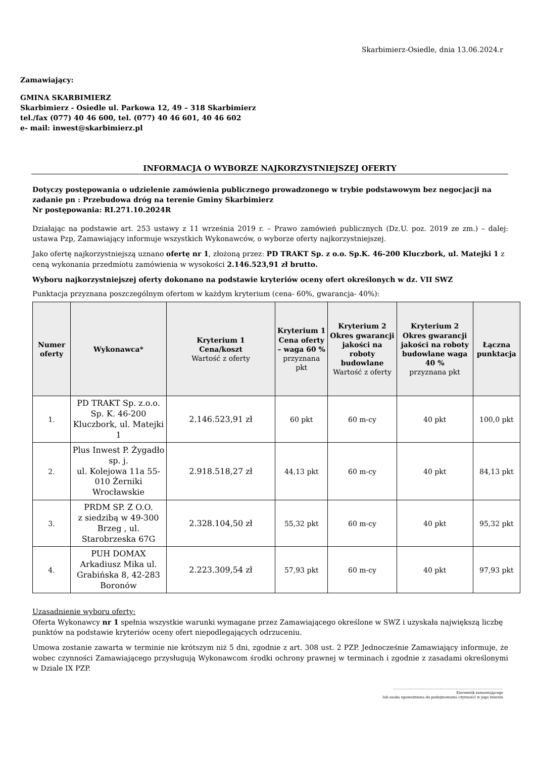Skarbimierz-Osiedle, dnia 13.06.2024.r
Zamawiający:
GMINA SKARBIMIERZ
Skarbimierz - Osiedle ul. Parkowa 12, 49 – 318 Skarbimierz
tel./fax (077) 40 46 600, tel. (077) 40 46 601, 40 46 602
e- mail: inwest@skarbimierz.pl
INFORMACJA O WYBORZE NAJKORZYSTNIEJSZEJ OFERTY
Dotyczy postępowania o udzielenie zamówienia publicznego prowadzonego w trybie podstawowym bez negocjacji na zadanie pn : Przebudowa dróg na terenie Gminy Skarbimierz
Nr postępowania: RI.271.10.2024R
Działając na podstawie art. 253 ustawy z 11 września 2019 r. – Prawo zamówień publicznych (Dz.U. poz. 2019 ze zm.) – dalej: ustawa Pzp, Zamawiający informuje wszystkich Wykonawców, o wyborze oferty najkorzystniejszej.
Jako ofertę najkorzystniejszą uznano ofertę nr 1, złożoną przez: PD TRAKT Sp. z o.o. Sp.K. 46-200 Kluczbork, ul. Matejki 1 z ceną wykonania przedmiotu zamówienia w wysokości 2.146.523,91 zł brutto.
Wyboru najkorzystniejszej oferty dokonano na podstawie kryteriów oceny ofert określonych w dz. VII SWZ
Punktacja przyznana poszczególnym ofertom w każdym kryterium (cena- 60%, gwarancja- 40%):
| Numer oferty | Wykonawca* | Kryterium 1 Cena/koszt Wartość z oferty | Kryterium 1 Cena oferty – waga 60 % przyznana pkt | Kryterium 2 Okres gwarancji jakości na roboty budowlane Wartość z oferty | Kryterium 2 Okres gwarancji jakości na roboty budowlane waga 40 % przyznana pkt | Łączna punktacja |
| --- | --- | --- | --- | --- | --- | --- |
| 1. | PD TRAKT Sp. z.o.o. Sp. K. 46-200 Kluczbork, ul. Matejki 1 | 2.146.523,91 zł | 60 pkt | 60 m-cy | 40 pkt | 100,0 pkt |
| 2. | Plus Inwest P. Żygadło sp. j. ul. Kolejowa 11a 55-010 Żerniki Wrocławskie | 2.918.518,27 zł | 44,13 pkt | 60 m-cy | 40 pkt | 84,13 pkt |
| 3. | PRDM SP. Z O.O. z siedzibą w 49-300 Brzeg , ul. Starobrzeska 67G | 2.328.104,50 zł | 55,32 pkt | 60 m-cy | 40 pkt | 95,32 pkt |
| 4. | PUH DOMAX Arkadiusz Mika ul. Grabińska 8, 42-283 Boronów | 2.223.309,54 zł | 57,93 pkt | 60 m-cy | 40 pkt | 97,93 pkt |
Uzasadnienie wyboru oferty:
Oferta Wykonawcy nr 1 spełnia wszystkie warunki wymagane przez Zamawiającego określone w SWZ i uzyskała największą liczbę punktów na podstawie kryteriów oceny ofert niepodlegających odrzuceniu.
Umowa zostanie zawarta w terminie nie krótszym niż 5 dni, zgodnie z art. 308 ust. 2 PZP. Jednocześnie Zamawiający informuje, że wobec czynności Zamawiającego przysługują Wykonawcom środki ochrony prawnej w terminach i zgodnie z zasadami określonymi w Dziale IX PZP.
..................................................................................................
Kierownik zamawiającego
lub osoba upoważniona do podejmowania czynności w jego imieniu